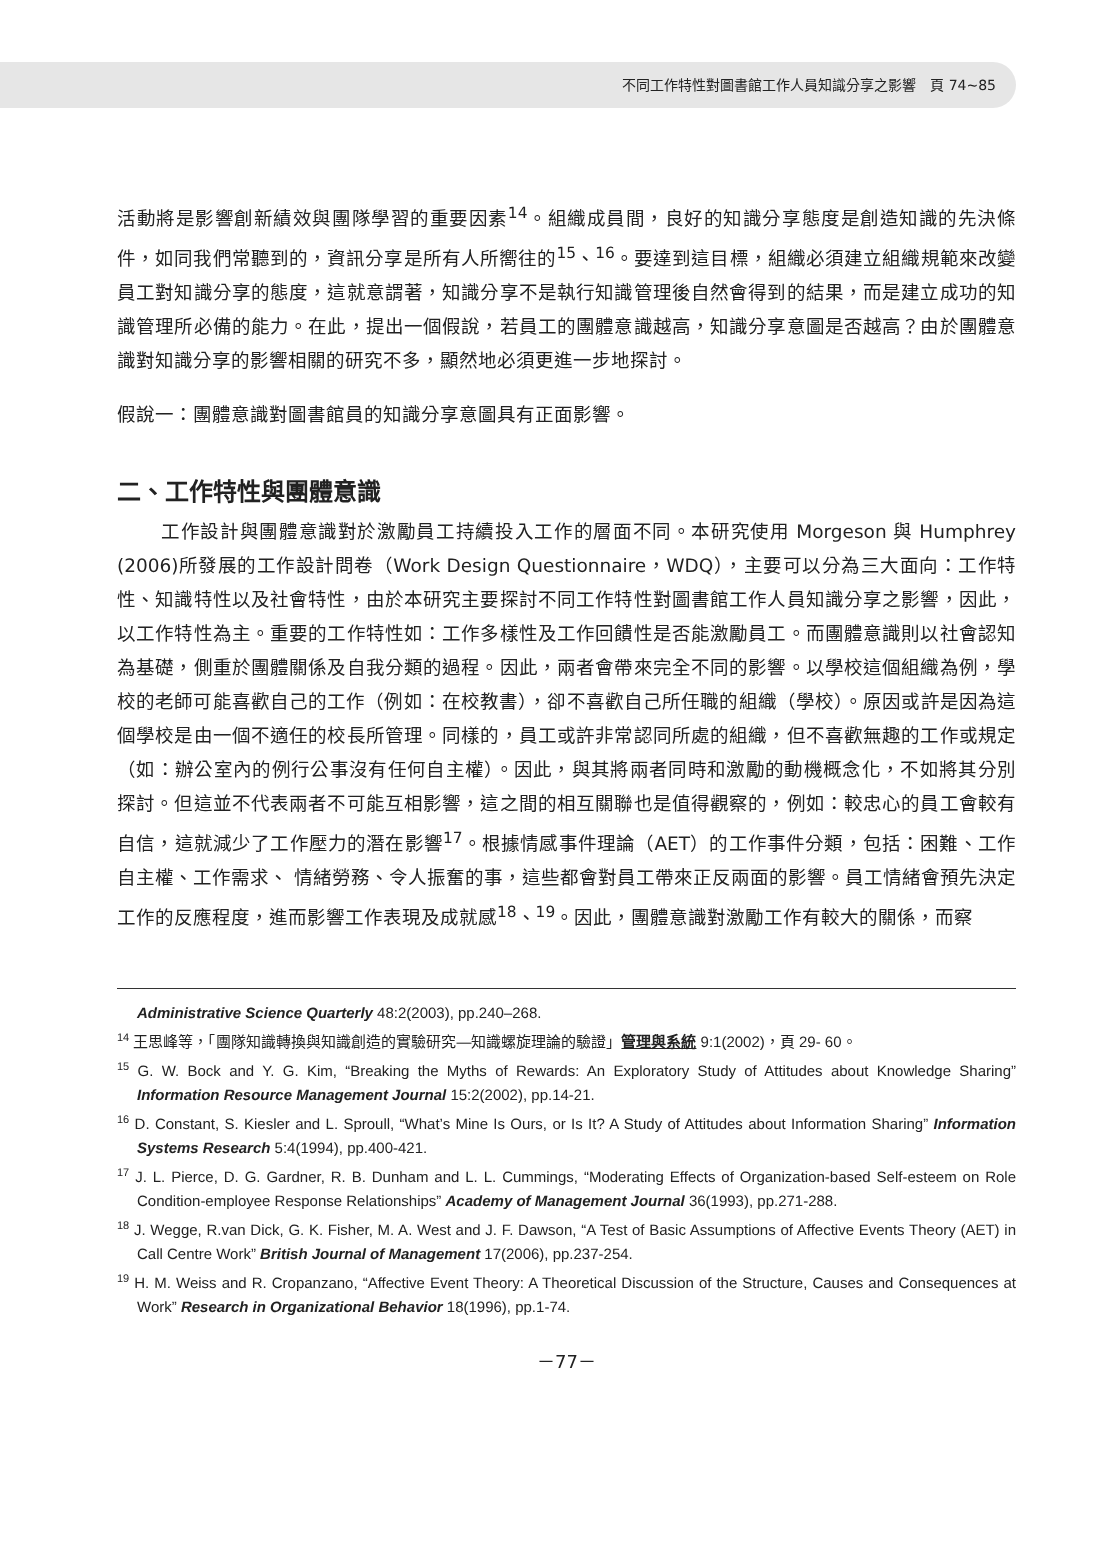不同工作特性對圖書館工作人員知識分享之影響　頁 74~85
活動將是影響創新績效與團隊學習的重要因素<sup>14</sup>。組織成員間，良好的知識分享態度是創造知識的先決條件，如同我們常聽到的，資訊分享是所有人所嚮往的<sup>15</sup>、<sup>16</sup>。要達到這目標，組織必須建立組織規範來改變員工對知識分享的態度，這就意謂著，知識分享不是執行知識管理後自然會得到的結果，而是建立成功的知識管理所必備的能力。在此，提出一個假說，若員工的團體意識越高，知識分享意圖是否越高？由於團體意識對知識分享的影響相關的研究不多，顯然地必須更進一步地探討。
假說一：團體意識對圖書館員的知識分享意圖具有正面影響。
二、工作特性與團體意識
工作設計與團體意識對於激勵員工持續投入工作的層面不同。本研究使用 Morgeson 與 Humphrey (2006)所發展的工作設計問卷（Work Design Questionnaire，WDQ），主要可以分為三大面向：工作特性、知識特性以及社會特性，由於本研究主要探討不同工作特性對圖書館工作人員知識分享之影響，因此，以工作特性為主。重要的工作特性如：工作多樣性及工作回饋性是否能激勵員工。而團體意識則以社會認知為基礎，側重於團體關係及自我分類的過程。因此，兩者會帶來完全不同的影響。以學校這個組織為例，學校的老師可能喜歡自己的工作（例如：在校教書），卻不喜歡自己所任職的組織（學校）。原因或許是因為這個學校是由一個不適任的校長所管理。同樣的，員工或許非常認同所處的組織，但不喜歡無趣的工作或規定（如：辦公室內的例行公事沒有任何自主權）。因此，與其將兩者同時和激勵的動機概念化，不如將其分別探討。但這並不代表兩者不可能互相影響，這之間的相互關聯也是值得觀察的，例如：較忠心的員工會較有自信，這就減少了工作壓力的潛在影響<sup>17</sup>。根據情感事件理論（AET）的工作事件分類，包括：困難、工作自主權、工作需求、 情緒勞務、令人振奮的事，這些都會對員工帶來正反兩面的影響。員工情緒會預先決定工作的反應程度，進而影響工作表現及成就感<sup>18</sup>、<sup>19</sup>。因此，團體意識對激勵工作有較大的關係，而察
Administrative Science Quarterly 48:2(2003), pp.240–268.
<sup>14</sup> 王思峰等，「團隊知識轉換與知識創造的實驗研究—知識螺旋理論的驗證」管理與系統 9:1(2002)，頁 29- 60。
<sup>15</sup> G. W. Bock and Y. G. Kim, “Breaking the Myths of Rewards: An Exploratory Study of Attitudes about Knowledge Sharing” Information Resource Management Journal 15:2(2002), pp.14-21.
<sup>16</sup> D. Constant, S. Kiesler and L. Sproull, “What’s Mine Is Ours, or Is It? A Study of Attitudes about Information Sharing” Information Systems Research 5:4(1994), pp.400-421.
<sup>17</sup> J. L. Pierce, D. G. Gardner, R. B. Dunham and L. L. Cummings, “Moderating Effects of Organization-based Self-esteem on Role Condition-employee Response Relationships” Academy of Management Journal 36(1993), pp.271-288.
<sup>18</sup> J. Wegge, R.van Dick, G. K. Fisher, M. A. West and J. F. Dawson, “A Test of Basic Assumptions of Affective Events Theory (AET) in Call Centre Work” British Journal of Management 17(2006), pp.237-254.
<sup>19</sup> H. M. Weiss and R. Cropanzano, “Affective Event Theory: A Theoretical Discussion of the Structure, Causes and Consequences at Work” Research in Organizational Behavior 18(1996), pp.1-74.
－77－